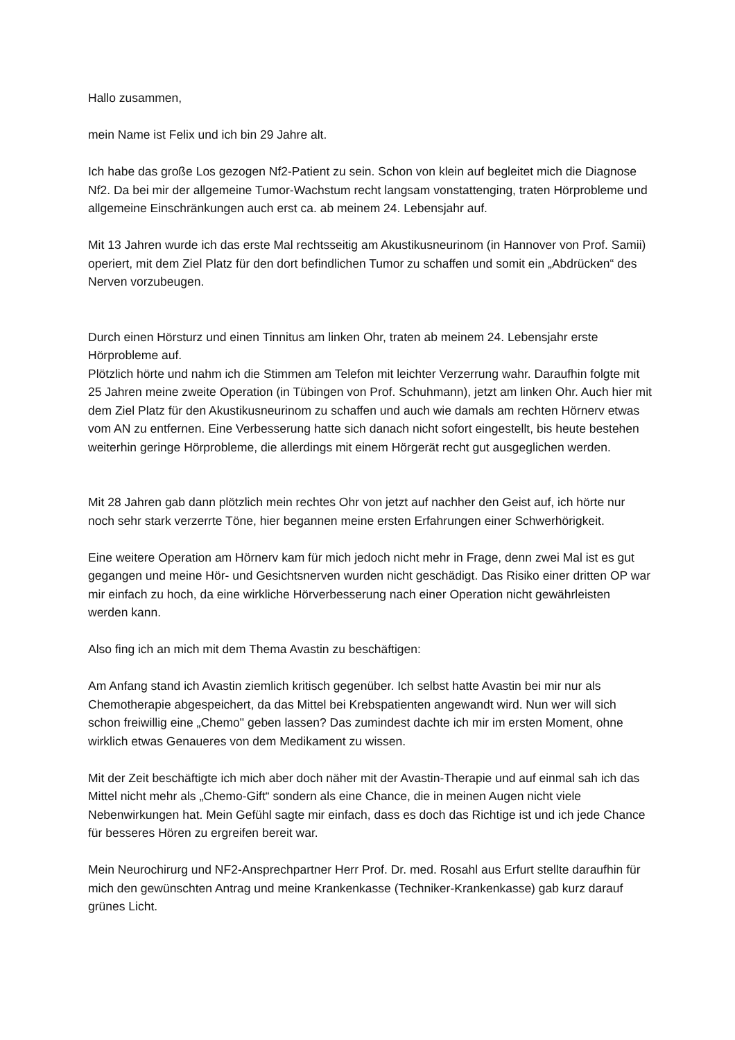Hallo zusammen,
mein Name ist Felix und ich bin 29 Jahre alt.
Ich habe das große Los gezogen Nf2-Patient zu sein. Schon von klein auf begleitet mich die Diagnose Nf2. Da bei mir der allgemeine Tumor-Wachstum recht langsam vonstattenging, traten Hörprobleme und allgemeine Einschränkungen auch erst ca. ab meinem 24. Lebensjahr auf.
Mit 13 Jahren wurde ich das erste Mal rechtsseitig am Akustikusneurinom (in Hannover von Prof. Samii) operiert, mit dem Ziel Platz für den dort befindlichen Tumor zu schaffen und somit ein „Abdrücken“ des Nerven vorzubeugen.
Durch einen Hörsturz und einen Tinnitus am linken Ohr, traten ab meinem 24. Lebensjahr erste Hörprobleme auf.
Plötzlich hörte und nahm ich die Stimmen am Telefon mit leichter Verzerrung wahr. Daraufhin folgte mit 25 Jahren meine zweite Operation (in Tübingen von Prof. Schuhmann), jetzt am linken Ohr. Auch hier mit dem Ziel Platz für den Akustikusneurinom zu schaffen und auch wie damals am rechten Hörnerv etwas vom AN zu entfernen. Eine Verbesserung hatte sich danach nicht sofort eingestellt, bis heute bestehen weiterhin geringe Hörprobleme, die allerdings mit einem Hörgerät recht gut ausgeglichen werden.
Mit 28 Jahren gab dann plötzlich mein rechtes Ohr von jetzt auf nachher den Geist auf, ich hörte nur noch sehr stark verzerrte Töne, hier begannen meine ersten Erfahrungen einer Schwerhörigkeit.
Eine weitere Operation am Hörnerv kam für mich jedoch nicht mehr in Frage, denn zwei Mal ist es gut gegangen und meine Hör- und Gesichtsnerven wurden nicht geschädigt. Das Risiko einer dritten OP war mir einfach zu hoch, da eine wirkliche Hörverbesserung nach einer Operation nicht gewährleisten werden kann.
Also fing ich an mich mit dem Thema Avastin zu beschäftigen:
Am Anfang stand ich Avastin ziemlich kritisch gegenüber. Ich selbst hatte Avastin bei mir nur als Chemotherapie abgespeichert, da das Mittel bei Krebspatienten angewandt wird. Nun wer will sich schon freiwillig eine „Chemo" geben lassen? Das zumindest dachte ich mir im ersten Moment, ohne wirklich etwas Genaueres von dem Medikament zu wissen.
Mit der Zeit beschäftigte ich mich aber doch näher mit der Avastin-Therapie und auf einmal sah ich das Mittel nicht mehr als „Chemo-Gift“ sondern als eine Chance, die in meinen Augen nicht viele Nebenwirkungen hat. Mein Gefühl sagte mir einfach, dass es doch das Richtige ist und ich jede Chance für besseres Hören zu ergreifen bereit war.
Mein Neurochirurg und NF2-Ansprechpartner Herr Prof. Dr. med. Rosahl aus Erfurt stellte daraufhin für mich den gewünschten Antrag und meine Krankenkasse (Techniker-Krankenkasse) gab kurz darauf grünes Licht.